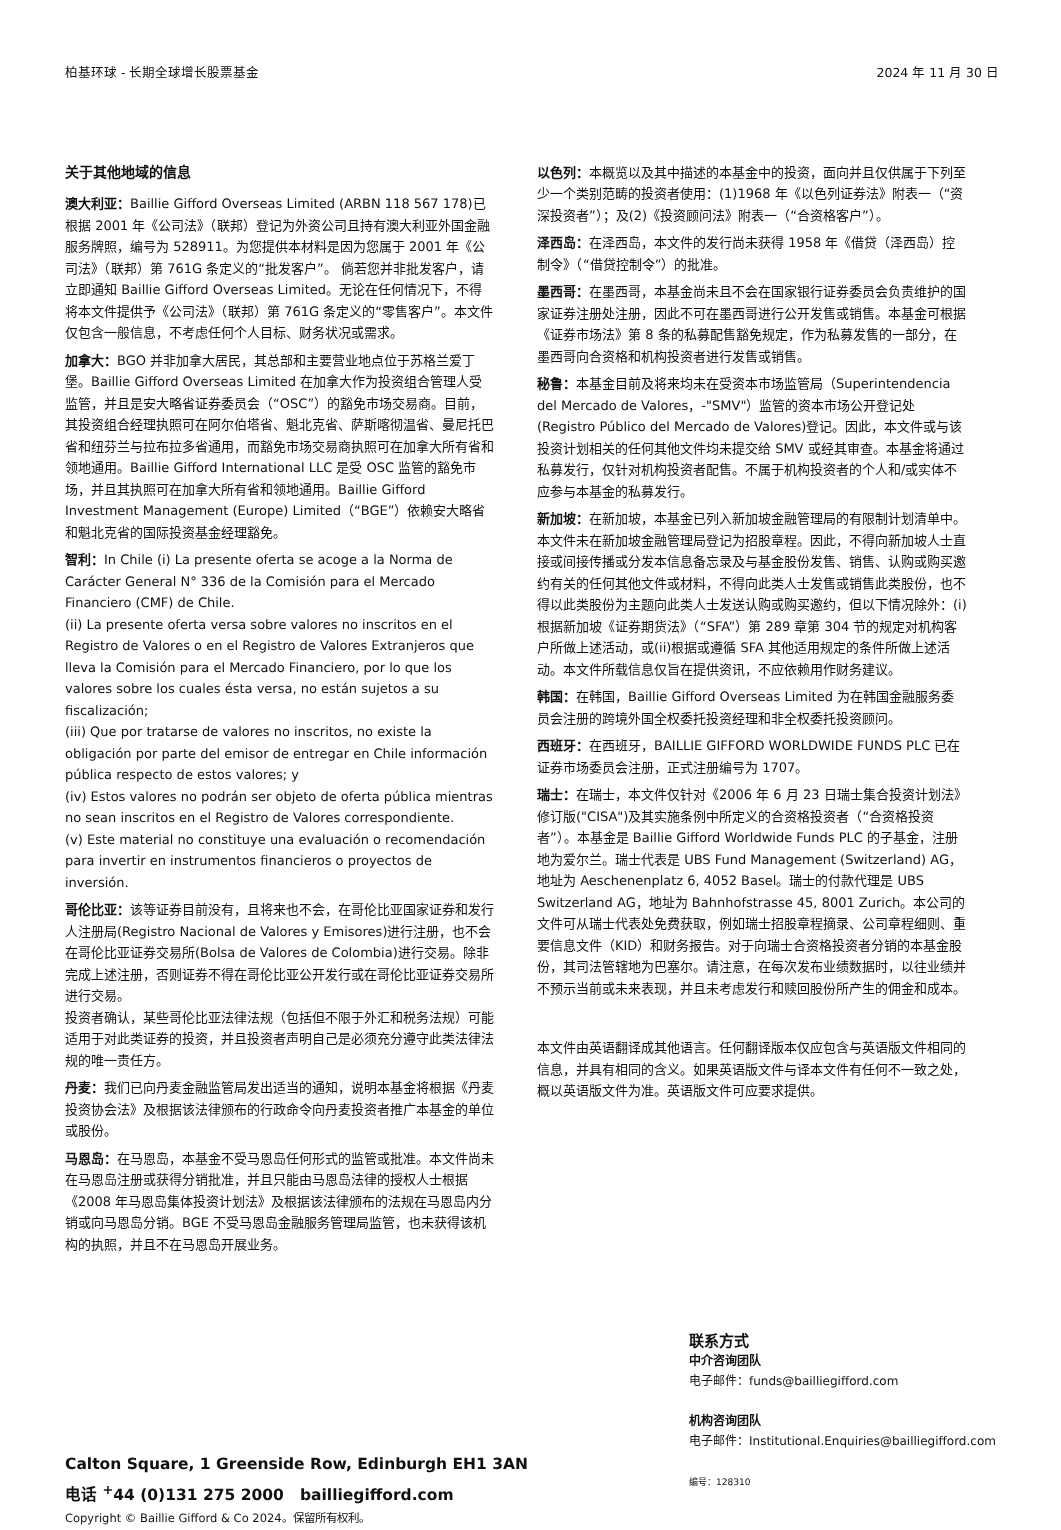柏基环球 - 长期全球增长股票基金 2024 年 11 月 30 日
关于其他地域的信息
澳大利亚：Baillie Gifford Overseas Limited (ARBN 118 567 178)已根据 2001 年《公司法》（联邦）登记为外资公司且持有澳大利亚外国金融服务牌照，编号为 528911。为您提供本材料是因为您属于 2001 年《公司法》（联邦）第 761G 条定义的“批发客户”。 倘若您并非批发客户，请立即通知 Baillie Gifford Overseas Limited。无论在任何情况下，不得将本文件提供予《公司法》（联邦）第 761G 条定义的“零售客户”。本文件仅包含一般信息，不考虑任何个人目标、财务状况或需求。
加拿大：BGO 并非加拿大居民，其总部和主要营业地点位于苏格兰爱丁堡。Baillie Gifford Overseas Limited 在加拿大作为投资组合管理人受监管，并且是安大略省证券委员会（“OSC”）的豁免市场交易商。目前，其投资组合经理执照可在阿尔伯塔省、魁北克省、萨斯喀彻温省、曼尼托巴省和纽芬兰与拉布拉多省通用，而豁免市场交易商执照可在加拿大所有省和领地通用。Baillie Gifford International LLC 是受 OSC 监管的豁免市场，并且其执照可在加拿大所有省和领地通用。Baillie Gifford Investment Management (Europe) Limited（“BGE”）依赖安大略省和魁北克省的国际投资基金经理豁免。
智利：In Chile (i) La presente oferta se acoge a la Norma de Carácter General N° 336 de la Comisión para el Mercado Financiero (CMF) de Chile.
(ii) La presente oferta versa sobre valores no inscritos en el Registro de Valores o en el Registro de Valores Extranjeros que lleva la Comisión para el Mercado Financiero, por lo que los valores sobre los cuales ésta versa, no están sujetos a su fiscalización;
(iii) Que por tratarse de valores no inscritos, no existe la obligación por parte del emisor de entregar en Chile información pública respecto de estos valores; y
(iv) Estos valores no podrán ser objeto de oferta pública mientras no sean inscritos en el Registro de Valores correspondiente.
(v) Este material no constituye una evaluación o recomendación para invertir en instrumentos financieros o proyectos de inversión.
哥伦比亚：该等证券目前没有，且将来也不会，在哥伦比亚国家证券和发行人注册局(Registro Nacional de Valores y Emisores)进行注册，也不会在哥伦比亚证券交易所(Bolsa de Valores de Colombia)进行交易。除非完成上述注册，否则证券不得在哥伦比亚公开发行或在哥伦比亚证券交易所进行交易。
投资者确认，某些哥伦比亚法律法规（包括但不限于外汇和税务法规）可能适用于对此类证券的投资，并且投资者声明自己是必须充分遵守此类法律法规的唯一责任方。
丹麦：我们已向丹麦金融监管局发出适当的通知，说明本基金将根据《丹麦投资协会法》及根据该法律颁布的行政命令向丹麦投资者推广本基金的单位或股份。
马恩岛：在马恩岛，本基金不受马恩岛任何形式的监管或批准。本文件尚未在马恩岛注册或获得分销批准，并且只能由马恩岛法律的授权人士根据《2008 年马恩岛集体投资计划法》及根据该法律颁布的法规在马恩岛内分销或向马恩岛分销。BGE 不受马恩岛金融服务管理局监管，也未获得该机构的执照，并且不在马恩岛开展业务。
以色列：本概览以及其中描述的本基金中的投资，面向并且仅供属于下列至少一个类别范畴的投资者使用：(1)1968 年《以色列证券法》附表一（“资深投资者”）；及(2)《投资顾问法》附表一（“合资格客户”）。
泽西岛：在泽西岛，本文件的发行尚未获得 1958 年《借贷（泽西岛）控制令》（“借贷控制令”）的批准。
墨西哥：在墨西哥，本基金尚未且不会在国家银行证券委员会负责维护的国家证券注册处注册，因此不可在墨西哥进行公开发售或销售。本基金可根据《证券市场法》第 8 条的私募配售豁免规定，作为私募发售的一部分，在墨西哥向合资格和机构投资者进行发售或销售。
秘鲁：本基金目前及将来均未在受资本市场监管局（Superintendencia del Mercado de Valores，-"SMV"）监管的资本市场公开登记处(Registro Público del Mercado de Valores)登记。因此，本文件或与该投资计划相关的任何其他文件均未提交给 SMV 或经其审查。本基金将通过私募发行，仅针对机构投资者配售。不属于机构投资者的个人和/或实体不应参与本基金的私募发行。
新加坡：在新加坡，本基金已列入新加坡金融管理局的有限制计划清单中。本文件未在新加坡金融管理局登记为招股章程。因此，不得向新加坡人士直接或间接传播或分发本信息备忘录及与基金股份发售、销售、认购或购买邀约有关的任何其他文件或材料，不得向此类人士发售或销售此类股份，也不得以此类股份为主题向此类人士发送认购或购买邀约，但以下情况除外：(i)根据新加坡《证券期货法》（“SFA”）第 289 章第 304 节的规定对机构客户所做上述活动，或(ii)根据或遵循 SFA 其他适用规定的条件所做上述活动。本文件所载信息仅旨在提供资讯，不应依赖用作财务建议。
韩国：在韩国，Baillie Gifford Overseas Limited 为在韩国金融服务委员会注册的跨境外国全权委托投资经理和非全权委托投资顾问。
西班牙：在西班牙，BAILLIE GIFFORD WORLDWIDE FUNDS PLC 已在证券市场委员会注册，正式注册编号为 1707。
瑞士：在瑞士，本文件仅针对《2006 年 6 月 23 日瑞士集合投资计划法》修订版("CISA")及其实施条例中所定义的合资格投资者（“合资格投资者”）。本基金是 Baillie Gifford Worldwide Funds PLC 的子基金，注册地为爱尔兰。瑞士代表是 UBS Fund Management (Switzerland) AG，地址为 Aeschenenplatz 6, 4052 Basel。瑞士的付款代理是 UBS Switzerland AG，地址为 Bahnhofstrasse 45, 8001 Zurich。本公司的文件可从瑞士代表处免费获取，例如瑞士招股章程摘录、公司章程细则、重要信息文件（KID）和财务报告。对于向瑞士合资格投资者分销的本基金股份，其司法管辖地为巴塞尔。请注意，在每次发布业绩数据时，以往业绩并不预示当前或未来表现，并且未考虑发行和赎回股份所产生的佣金和成本。
本文件由英语翻译成其他语言。任何翻译版本仅应包含与英语版文件相同的信息，并具有相同的含义。如果英语版文件与译本文件有任何不一致之处，概以英语版文件为准。英语版文件可应要求提供。
Calton Square, 1 Greenside Row, Edinburgh EH1 3AN
电话 <sup>+</sup>44 (0)131 275 2000 bailliegifford.com
Copyright © Baillie Gifford & Co 2024。保留所有权利。
联系方式
中介咨询团队
电子邮件：funds@bailliegifford.com
机构咨询团队
电子邮件：Institutional.Enquiries@bailliegifford.com
编号：128310